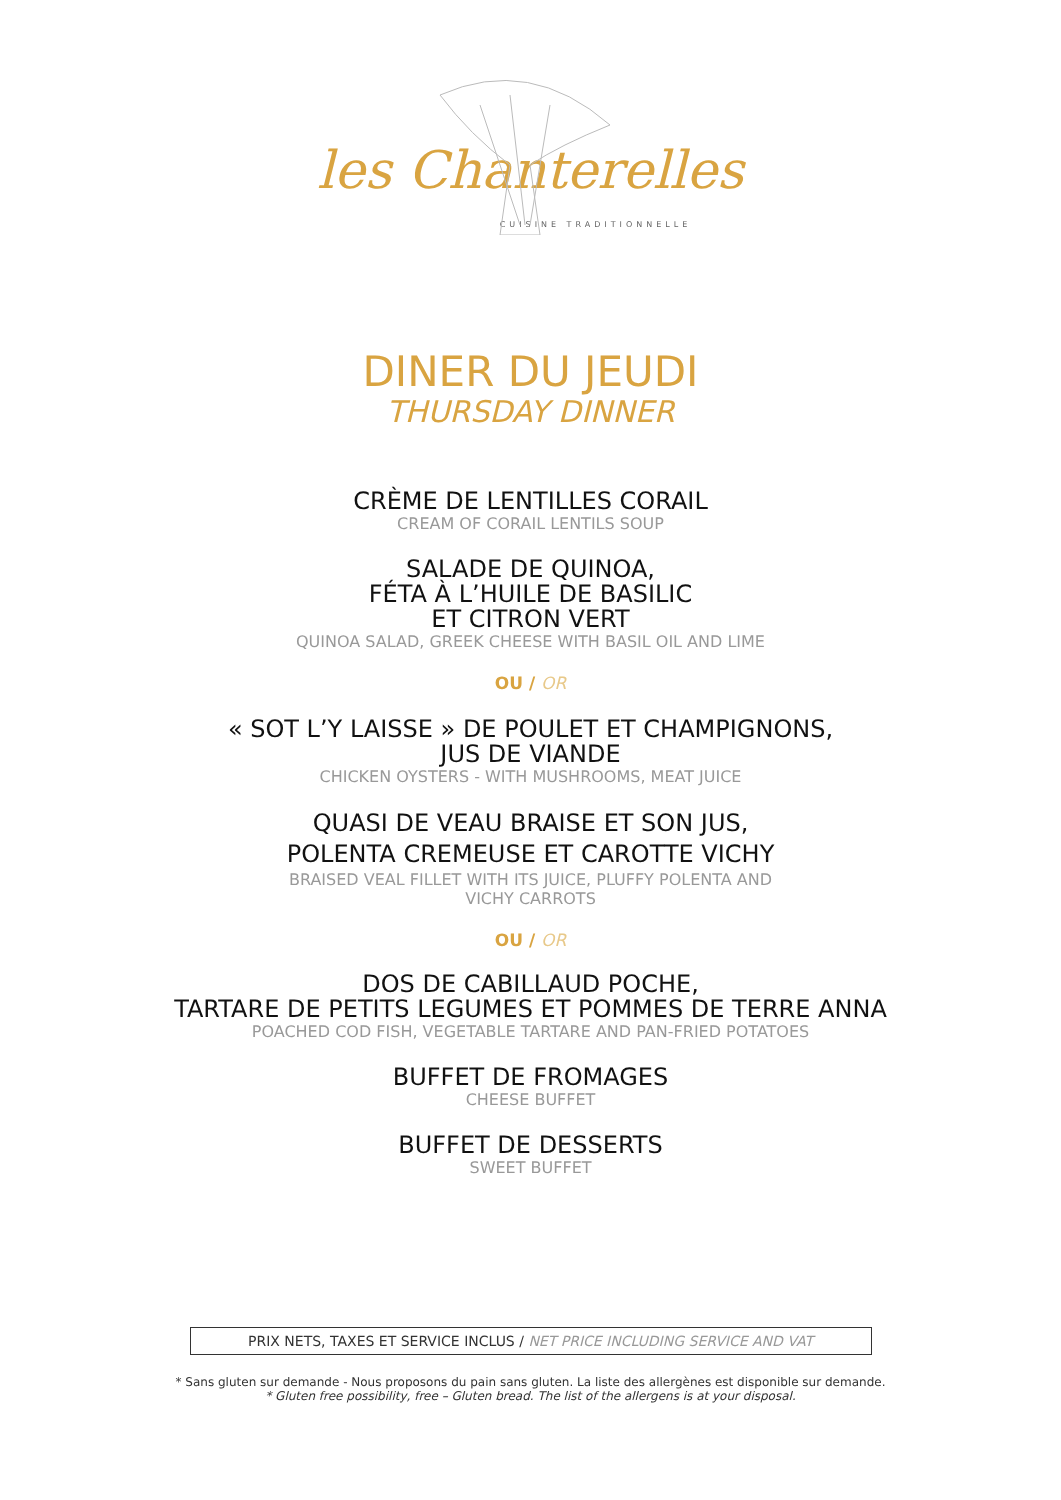les Chanterelles
CUISINE TRADITIONNELLE
DINER DU JEUDI
THURSDAY DINNER
CRÈME DE LENTILLES CORAIL
CREAM OF CORAIL LENTILS SOUP
SALADE DE QUINOA,
FÉTA À L’HUILE DE BASILIC
ET CITRON VERT
QUINOA SALAD, GREEK CHEESE WITH BASIL OIL AND LIME
OU / OR
« SOT L’Y LAISSE » DE POULET ET CHAMPIGNONS,
JUS DE VIANDE
CHICKEN OYSTERS - WITH MUSHROOMS, MEAT JUICE
QUASI DE VEAU BRAISE ET SON JUS,
POLENTA CREMEUSE ET CAROTTE VICHY
BRAISED VEAL FILLET WITH ITS JUICE, PLUFFY POLENTA AND
VICHY CARROTS
OU / OR
DOS DE CABILLAUD POCHE,
TARTARE DE PETITS LEGUMES ET POMMES DE TERRE ANNA
POACHED COD FISH, VEGETABLE TARTARE AND PAN-FRIED POTATOES
BUFFET DE FROMAGES
CHEESE BUFFET
BUFFET DE DESSERTS
SWEET BUFFET
PRIX NETS, TAXES ET SERVICE INCLUS / NET PRICE INCLUDING SERVICE AND VAT
* Sans gluten sur demande - Nous proposons du pain sans gluten. La liste des allergènes est disponible sur demande.
* Gluten free possibility, free – Gluten bread. The list of the allergens is at your disposal.